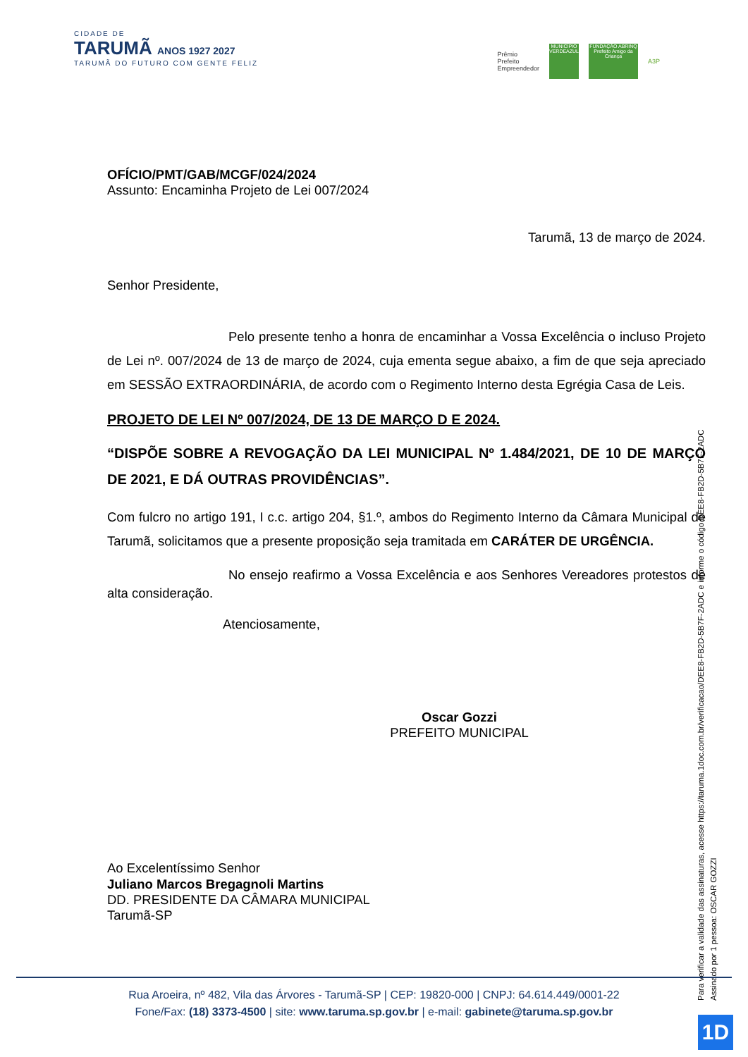CIDADE DE
TARUMÃ ANOS 1927 2027
TARUMÃ DO FUTURO COM GENTE FELIZ
Prêmio
Prefeito
Empreendedor
MUNICÍPIO VERDEAZUL FUNDAÇÃO ABRINQ Prefeito Amigo da Criança
A3P
OFÍCIO/PMT/GAB/MCGF/024/2024
Assunto: Encaminha Projeto de Lei 007/2024
Tarumã, 13 de março de 2024.
Senhor Presidente,
Pelo presente tenho a honra de encaminhar a Vossa Excelência o incluso Projeto de Lei nº. 007/2024 de 13 de março de 2024, cuja ementa segue abaixo, a fim de que seja apreciado em SESSÃO EXTRAORDINÁRIA, de acordo com o Regimento Interno desta Egrégia Casa de Leis.
PROJETO DE LEI Nº 007/2024, DE 13 DE MARÇO D E 2024.
“DISPÕE SOBRE A REVOGAÇÃO DA LEI MUNICIPAL Nº 1.484/2021, DE 10 DE MARÇO DE 2021, E DÁ OUTRAS PROVIDÊNCIAS”.
Com fulcro no artigo 191, I c.c. artigo 204, §1.º, ambos do Regimento Interno da Câmara Municipal de Tarumã, solicitamos que a presente proposição seja tramitada em CARÁTER DE URGÊNCIA.
No ensejo reafirmo a Vossa Excelência e aos Senhores Vereadores protestos de alta consideração.
Atenciosamente,
Oscar Gozzi
PREFEITO MUNICIPAL
Ao Excelentíssimo Senhor
Juliano Marcos Bregagnoli Martins
DD. PRESIDENTE DA CÂMARA MUNICIPAL
Tarumã-SP
Para verificar a validade das assinaturas, acesse https://taruma.1doc.com.br/verificacao/DEE8-FB2D-5B7F-2ADC e informe o código DEE8-FB2D-5B7F-2ADC
Assinado por 1 pessoa: OSCAR GOZZI
Rua Aroeira, nº 482, Vila das Árvores - Tarumã-SP | CEP: 19820-000 | CNPJ: 64.614.449/0001-22
Fone/Fax: (18) 3373-4500 | site: www.taruma.sp.gov.br | e-mail: gabinete@taruma.sp.gov.br
1D